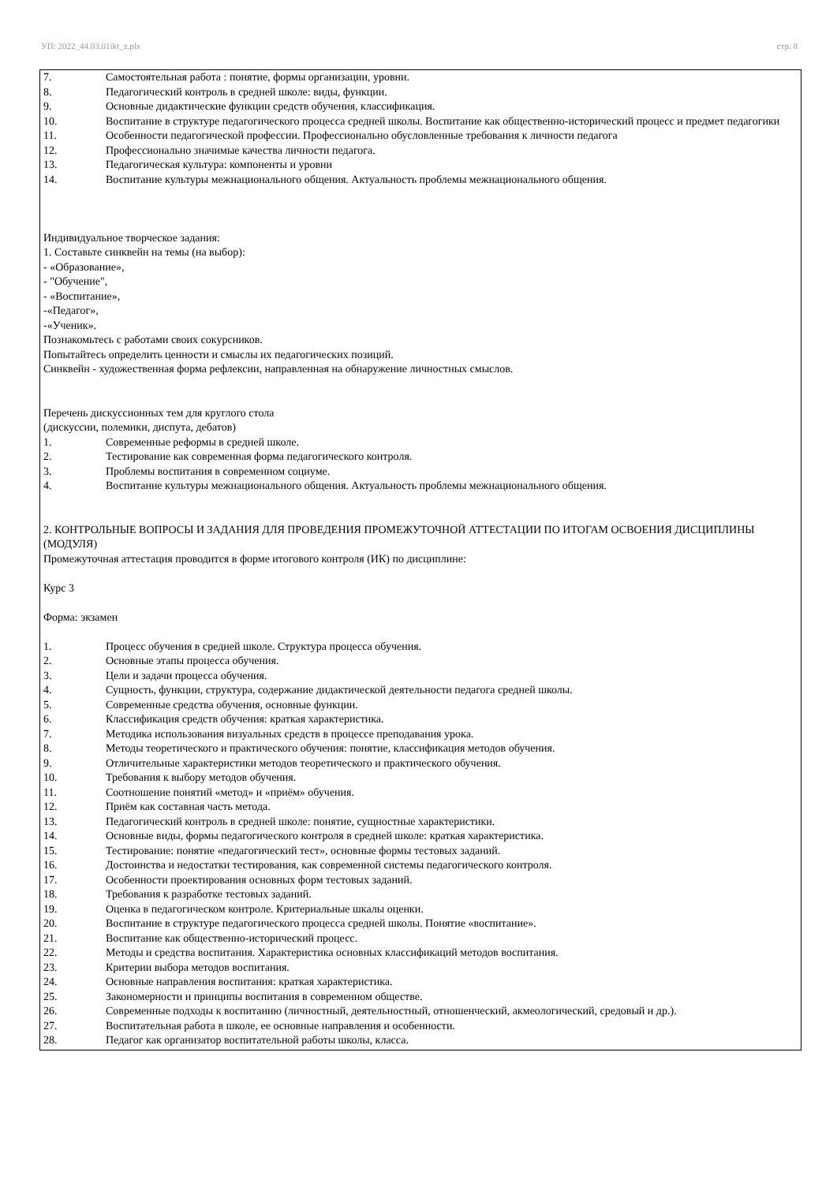УП: 2022_44.03.01ikt_z.plx стр. 8
7. Самостоятельная работа : понятие, формы организации, уровни.
8. Педагогический контроль в средней школе: виды, функции.
9. Основные дидактические функции средств обучения, классификация.
10. Воспитание в структуре педагогического процесса средней школы. Воспитание как общественно-исторический процесс и предмет педагогики
11. Особенности педагогической профессии. Профессионально обусловленные требования к личности педагога
12. Профессионально значимые качества личности педагога.
13. Педагогическая культура: компоненты и уровни
14. Воспитание культуры межнационального общения. Актуальность проблемы межнационального общения.
Индивидуальное творческое задания:
1. Составьте синквейн на темы (на выбор):
- «Образование»,
- "Обучение",
- «Воспитание»,
-«Педагог»,
-«Ученик».
Познакомьтесь с работами своих сокурсников.
Попытайтесь определить ценности и смыслы их педагогических позиций.
Синквейн - художественная форма рефлексии, направленная на обнаружение личностных смыслов.
Перечень дискуссионных тем для круглого стола
(дискуссии, полемики, диспута, дебатов)
1. Современные реформы в средней школе.
2. Тестирование как современная форма педагогического контроля.
3. Проблемы воспитания в современном социуме.
4. Воспитание культуры межнационального общения. Актуальность проблемы межнационального общения.
2. КОНТРОЛЬНЫЕ ВОПРОСЫ И ЗАДАНИЯ ДЛЯ ПРОВЕДЕНИЯ ПРОМЕЖУТОЧНОЙ АТТЕСТАЦИИ ПО ИТОГАМ ОСВОЕНИЯ ДИСЦИПЛИНЫ (МОДУЛЯ)
Промежуточная аттестация проводится в форме итогового контроля (ИК) по дисциплине:
Курс 3
Форма: экзамен
1. Процесс обучения в средней школе. Структура процесса обучения.
2. Основные этапы процесса обучения.
3. Цели и задачи процесса обучения.
4. Сущность, функции, структура, содержание дидактической деятельности педагога средней школы.
5. Современные средства обучения, основные функции.
6. Классификация средств обучения: краткая характеристика.
7. Методика использования визуальных средств в процессе преподавания урока.
8. Методы теоретического и практического обучения: понятие, классификация методов обучения.
9. Отличительные характеристики методов теоретического и практического обучения.
10. Требования к выбору методов обучения.
11. Соотношение понятий «метод» и «приём» обучения.
12. Приём как составная часть метода.
13. Педагогический контроль в средней школе: понятие, сущностные характеристики.
14. Основные виды, формы педагогического контроля в средней школе: краткая характеристика.
15. Тестирование: понятие «педагогический тест», основные формы тестовых заданий.
16. Достоинства и недостатки тестирования, как современной системы педагогического контроля.
17. Особенности проектирования основных форм тестовых заданий.
18. Требования к разработке тестовых заданий.
19. Оценка в педагогическом контроле. Критериальные шкалы оценки.
20. Воспитание в структуре педагогического процесса средней школы. Понятие «воспитание».
21. Воспитание как общественно-исторический процесс.
22. Методы и средства воспитания. Характеристика основных классификаций методов воспитания.
23. Критерии выбора методов воспитания.
24. Основные направления воспитания: краткая характеристика.
25. Закономерности и принципы воспитания в современном обществе.
26. Современные подходы к воспитанию (личностный, деятельностный, отношенческий, акмеологический, средовый и др.).
27. Воспитательная работа в школе, ее основные направления и особенности.
28. Педагог как организатор воспитательной работы школы, класса.